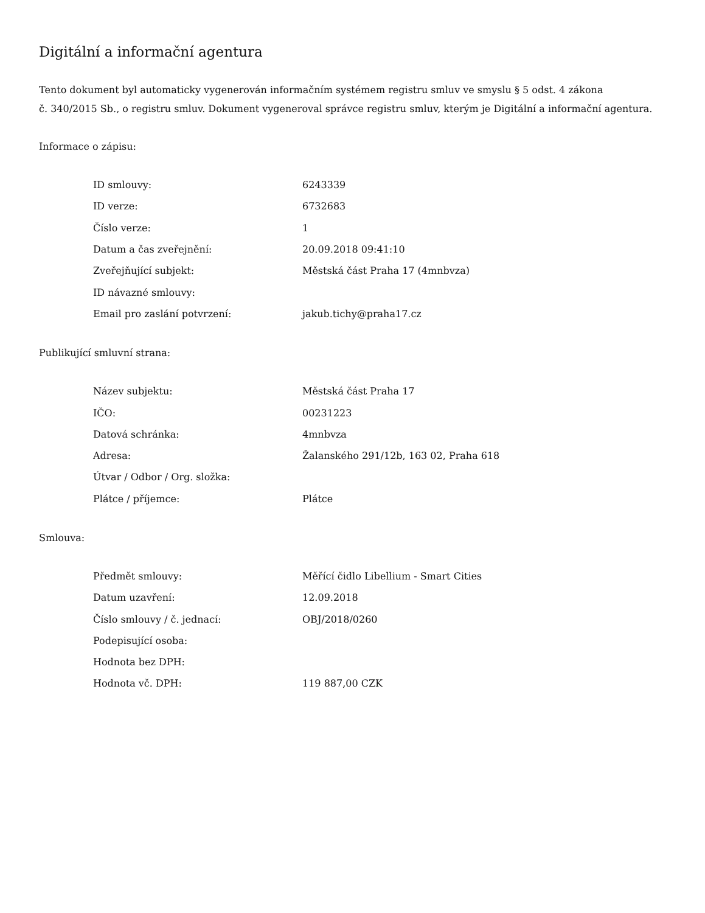Digitální a informační agentura
Tento dokument byl automaticky vygenerován informačním systémem registru smluv ve smyslu § 5 odst. 4 zákona
č. 340/2015 Sb., o registru smluv. Dokument vygeneroval správce registru smluv, kterým je Digitální a informační agentura.
Informace o zápisu:
| ID smlouvy: | 6243339 |
| ID verze: | 6732683 |
| Číslo verze: | 1 |
| Datum a čas zveřejnění: | 20.09.2018 09:41:10 |
| Zveřejňující subjekt: | Městská část Praha 17 (4mnbvza) |
| ID návazné smlouvy: | |
| Email pro zaslání potvrzení: | jakub.tichy@praha17.cz |
Publikující smluvní strana:
| Název subjektu: | Městská část Praha 17 |
| IČO: | 00231223 |
| Datová schránka: | 4mnbvza |
| Adresa: | Žalanského 291/12b, 163 02, Praha 618 |
| Útvar / Odbor / Org. složka: | |
| Plátce / příjemce: | Plátce |
Smlouva:
| Předmět smlouvy: | Měřící čidlo Libellium - Smart Cities |
| Datum uzavření: | 12.09.2018 |
| Číslo smlouvy / č. jednací: | OBJ/2018/0260 |
| Podepisující osoba: | |
| Hodnota bez DPH: | |
| Hodnota vč. DPH: | 119 887,00 CZK |